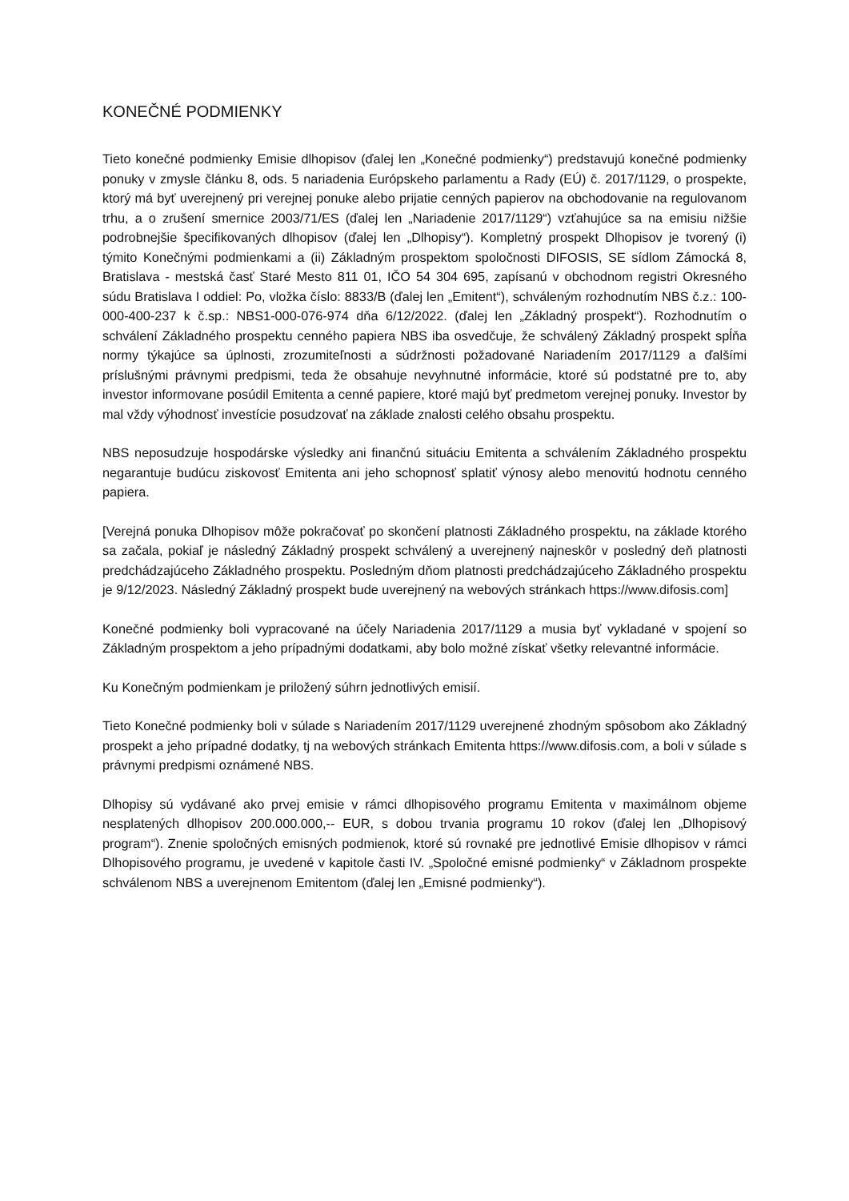KONEČNÉ PODMIENKY
Tieto konečné podmienky Emisie dlhopisov (ďalej len „Konečné podmienky“) predstavujú konečné podmienky ponuky v zmysle článku 8, ods. 5 nariadenia Európskeho parlamentu a Rady (EÚ) č. 2017/1129, o prospekte, ktorý má byť uverejnený pri verejnej ponuke alebo prijatie cenných papierov na obchodovanie na regulovanom trhu, a o zrušení smernice 2003/71/ES (ďalej len „Nariadenie 2017/1129“) vzťahujúce sa na emisiu nižšie podrobnejšie špecifikovaných dlhopisov (ďalej len „Dlhopisy“). Kompletný prospekt Dlhopisov je tvorený (i) týmito Konečnými podmienkami a (ii) Základným prospektom spoločnosti DIFOSIS, SE sídlom Zámocká 8, Bratislava - mestská časť Staré Mesto 811 01, IČO 54 304 695, zapísanú v obchodnom registri Okresného súdu Bratislava I oddiel: Po, vložka číslo: 8833/B (ďalej len „Emitent“), schváleným rozhodnutím NBS č.z.: 100-000-400-237 k č.sp.: NBS1-000-076-974 dňa 6/12/2022. (ďalej len „Základný prospekt“). Rozhodnutím o schválení Základného prospektu cenného papiera NBS iba osvedčuje, že schválený Základný prospekt spĺňa normy týkajúce sa úplnosti, zrozumiteľnosti a súdržnosti požadované Nariadením 2017/1129 a ďalšími príslušnými právnymi predpismi, teda že obsahuje nevyhnutné informácie, ktoré sú podstatné pre to, aby investor informovane posúdil Emitenta a cenné papiere, ktoré majú byť predmetom verejnej ponuky. Investor by mal vždy výhodnosť investície posudzovať na základe znalosti celého obsahu prospektu.
NBS neposudzuje hospodárske výsledky ani finančnú situáciu Emitenta a schválením Základného prospektu negarantuje budúcu ziskovosť Emitenta ani jeho schopnosť splatiť výnosy alebo menovitú hodnotu cenného papiera.
[Verejná ponuka Dlhopisov môže pokračovať po skončení platnosti Základného prospektu, na základe ktorého sa začala, pokiaľ je následný Základný prospekt schválený a uverejnený najneskôr v posledný deň platnosti predchádzajúceho Základného prospektu. Posledným dňom platnosti predchádzajúceho Základného prospektu je 9/12/2023. Následný Základný prospekt bude uverejnený na webových stránkach https://www.difosis.com]
Konečné podmienky boli vypracované na účely Nariadenia 2017/1129 a musia byť vykladané v spojení so Základným prospektom a jeho prípadnými dodatkami, aby bolo možné získať všetky relevantné informácie.
Ku Konečným podmienkam je priložený súhrn jednotlivých emisií.
Tieto Konečné podmienky boli v súlade s Nariadením 2017/1129 uverejnené zhodným spôsobom ako Základný prospekt a jeho prípadné dodatky, tj na webových stránkach Emitenta https://www.difosis.com, a boli v súlade s právnymi predpismi oznámené NBS.
Dlhopisy sú vydávané ako prvej emisie v rámci dlhopisového programu Emitenta v maximálnom objeme nesplatených dlhopisov 200.000.000,-- EUR, s dobou trvania programu 10 rokov (ďalej len „Dlhopisový program“). Znenie spoločných emisných podmienok, ktoré sú rovnaké pre jednotlivé Emisie dlhopisov v rámci Dlhopisového programu, je uvedené v kapitole časti IV. „Spoločné emisné podmienky“ v Základnom prospekte schválenom NBS a uverejnenom Emitentom (ďalej len „Emisné podmienky“).